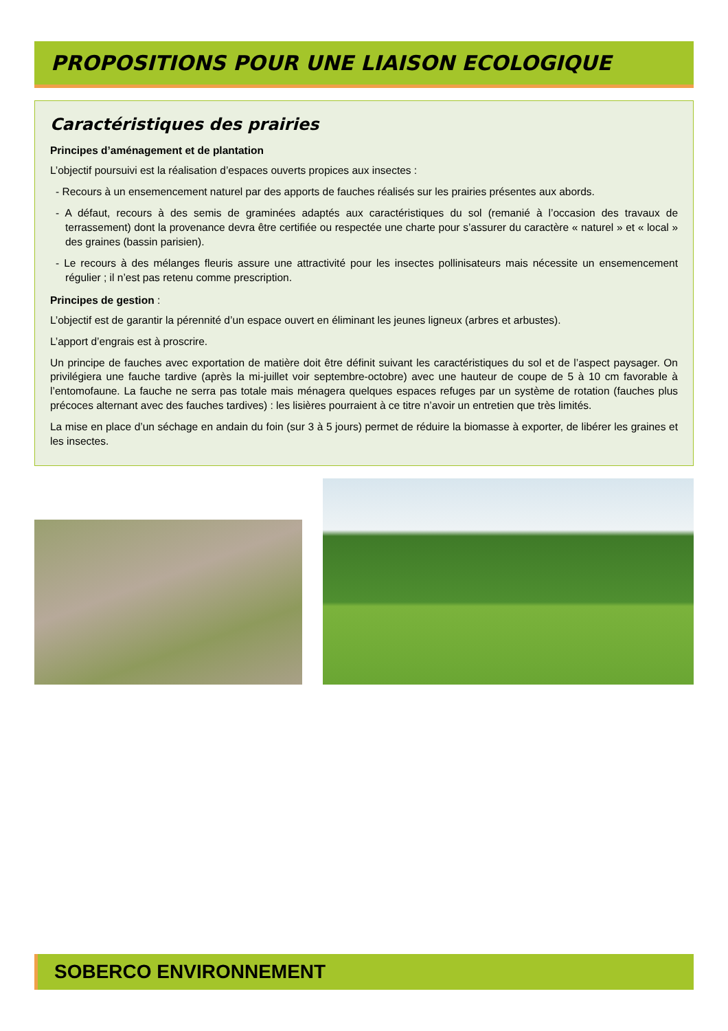PROPOSITIONS POUR UNE LIAISON ECOLOGIQUE
Caractéristiques des prairies
Principes d’aménagement et de plantation
L’objectif poursuivi est la réalisation d’espaces ouverts propices aux insectes :
- Recours à un ensemencement naturel par des apports de fauches réalisés sur les prairies présentes aux abords.
- A défaut, recours à des semis de graminées adaptés aux caractéristiques du sol (remanié à l’occasion des travaux de terrassement) dont la provenance devra être certifiée ou respectée une charte pour s’assurer du caractère « naturel » et « local » des graines (bassin parisien).
- Le recours à des mélanges fleuris assure une attractivité pour les insectes pollinisateurs mais nécessite un ensemencement régulier ; il n’est pas retenu comme prescription.
Principes de gestion :
L’objectif est de garantir la pérennité d’un espace ouvert en éliminant les jeunes ligneux (arbres et arbustes).
L’apport d’engrais est à proscrire.
Un principe de fauches avec exportation de matière doit être définit suivant les caractéristiques du sol et de l’aspect paysager. On privilégiera une fauche tardive (après la mi-juillet voir septembre-octobre) avec une hauteur de coupe de 5 à 10 cm favorable à l’entomofaune. La fauche ne serra pas totale mais ménagera quelques espaces refuges par un système de rotation (fauches plus précoces alternant avec des fauches tardives) : les lisières pourraient à ce titre n’avoir un entretien que très limités.
La mise en place d’un séchage en andain du foin (sur 3 à 5 jours) permet de réduire la biomasse à exporter, de libérer les graines et les insectes.
SOBERCO ENVIRONNEMENT